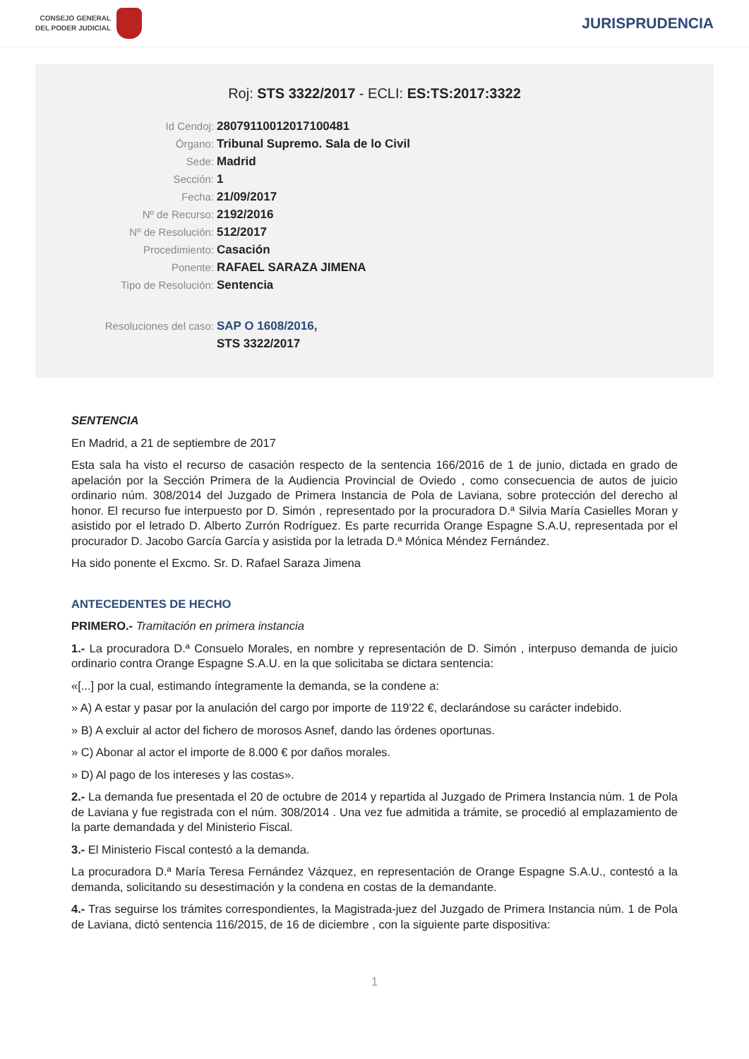CONSEJO GENERAL
DEL PODER JUDICIAL
JURISPRUDENCIA
Roj: STS 3322/2017 - ECLI: ES:TS:2017:3322
Id Cendoj: 28079110012017100481
Órgano: Tribunal Supremo. Sala de lo Civil
Sede: Madrid
Sección: 1
Fecha: 21/09/2017
Nº de Recurso: 2192/2016
Nº de Resolución: 512/2017
Procedimiento: Casación
Ponente: RAFAEL SARAZA JIMENA
Tipo de Resolución: Sentencia
Resoluciones del caso: SAP O 1608/2016,
STS 3322/2017
SENTENCIA
En Madrid, a 21 de septiembre de 2017
Esta sala ha visto el recurso de casación respecto de la sentencia 166/2016 de 1 de junio, dictada en grado de apelación por la Sección Primera de la Audiencia Provincial de Oviedo , como consecuencia de autos de juicio ordinario núm. 308/2014 del Juzgado de Primera Instancia de Pola de Laviana, sobre protección del derecho al honor. El recurso fue interpuesto por D. Simón , representado por la procuradora D.ª Silvia María Casielles Moran y asistido por el letrado D. Alberto Zurrón Rodríguez. Es parte recurrida Orange Espagne S.A.U, representada por el procurador D. Jacobo García García y asistida por la letrada D.ª Mónica Méndez Fernández.
Ha sido ponente el Excmo. Sr. D. Rafael Saraza Jimena
ANTECEDENTES DE HECHO
PRIMERO.- Tramitación en primera instancia
1.- La procuradora D.ª Consuelo Morales, en nombre y representación de D. Simón , interpuso demanda de juicio ordinario contra Orange Espagne S.A.U. en la que solicitaba se dictara sentencia:
«[...] por la cual, estimando íntegramente la demanda, se la condene a:
» A) A estar y pasar por la anulación del cargo por importe de 119'22 €, declarándose su carácter indebido.
» B) A excluir al actor del fichero de morosos Asnef, dando las órdenes oportunas.
» C) Abonar al actor el importe de 8.000 € por daños morales.
» D) Al pago de los intereses y las costas».
2.- La demanda fue presentada el 20 de octubre de 2014 y repartida al Juzgado de Primera Instancia núm. 1 de Pola de Laviana y fue registrada con el núm. 308/2014 . Una vez fue admitida a trámite, se procedió al emplazamiento de la parte demandada y del Ministerio Fiscal.
3.- El Ministerio Fiscal contestó a la demanda.
La procuradora D.ª María Teresa Fernández Vázquez, en representación de Orange Espagne S.A.U., contestó a la demanda, solicitando su desestimación y la condena en costas de la demandante.
4.- Tras seguirse los trámites correspondientes, la Magistrada-juez del Juzgado de Primera Instancia núm. 1 de Pola de Laviana, dictó sentencia 116/2015, de 16 de diciembre , con la siguiente parte dispositiva:
1